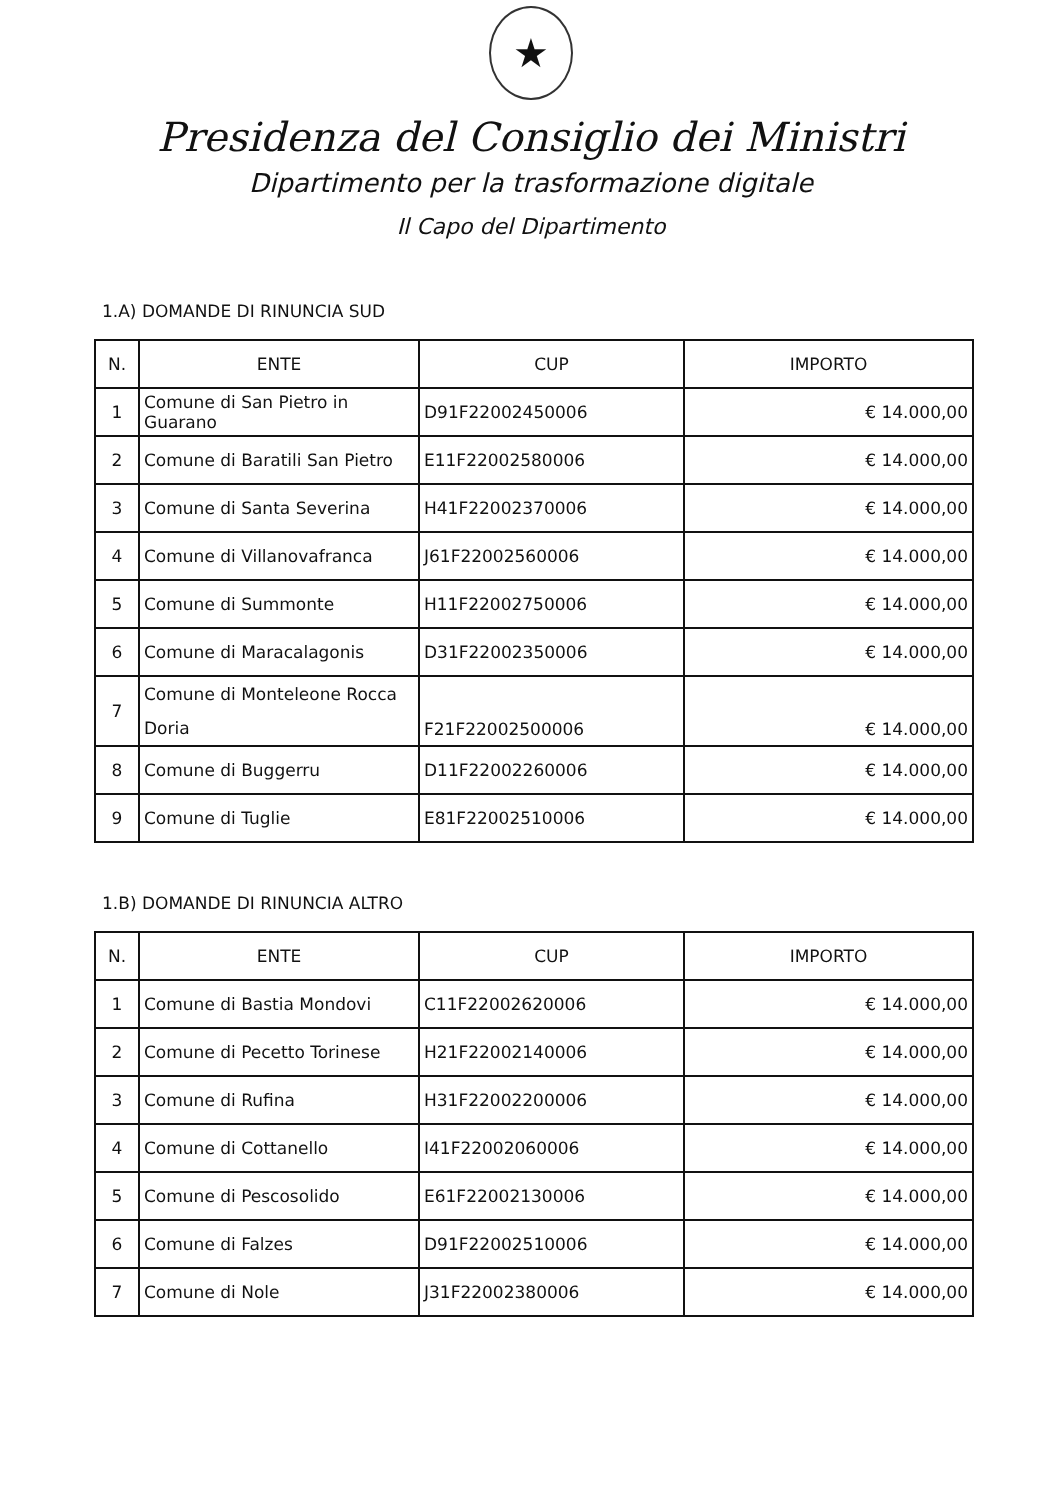★
Presidenza del Consiglio dei Ministri
Dipartimento per la trasformazione digitale
Il Capo del Dipartimento
1.A) DOMANDE DI RINUNCIA SUD
| N. | ENTE | CUP | IMPORTO |
| --- | --- | --- | --- |
| 1 | Comune di San Pietro in Guarano | D91F22002450006 | € 14.000,00 |
| 2 | Comune di Baratili San Pietro | E11F22002580006 | € 14.000,00 |
| 3 | Comune di Santa Severina | H41F22002370006 | € 14.000,00 |
| 4 | Comune di Villanovafranca | J61F22002560006 | € 14.000,00 |
| 5 | Comune di Summonte | H11F22002750006 | € 14.000,00 |
| 6 | Comune di Maracalagonis | D31F22002350006 | € 14.000,00 |
| 7 | Comune di Monteleone Rocca Doria | F21F22002500006 | € 14.000,00 |
| 8 | Comune di Buggerru | D11F22002260006 | € 14.000,00 |
| 9 | Comune di Tuglie | E81F22002510006 | € 14.000,00 |
1.B) DOMANDE DI RINUNCIA ALTRO
| N. | ENTE | CUP | IMPORTO |
| --- | --- | --- | --- |
| 1 | Comune di Bastia Mondovi | C11F22002620006 | € 14.000,00 |
| 2 | Comune di Pecetto Torinese | H21F22002140006 | € 14.000,00 |
| 3 | Comune di Rufina | H31F22002200006 | € 14.000,00 |
| 4 | Comune di Cottanello | I41F22002060006 | € 14.000,00 |
| 5 | Comune di Pescosolido | E61F22002130006 | € 14.000,00 |
| 6 | Comune di Falzes | D91F22002510006 | € 14.000,00 |
| 7 | Comune di Nole | J31F22002380006 | € 14.000,00 |